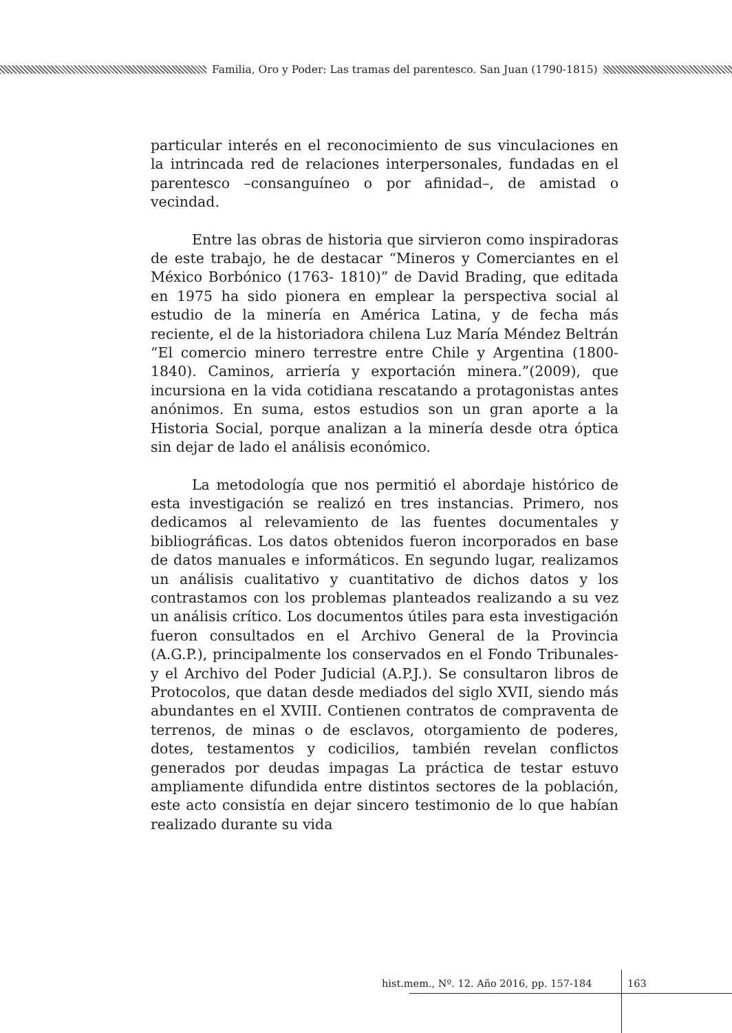Familia, Oro y Poder: Las tramas del parentesco. San Juan (1790-1815)
particular interés en el reconocimiento de sus vinculaciones en la intrincada red de relaciones interpersonales, fundadas en el parentesco –consanguíneo o por afinidad–, de amistad o vecindad.
Entre las obras de historia que sirvieron como inspiradoras de este trabajo, he de destacar “Mineros y Comerciantes en el México Borbónico (1763- 1810)” de David Brading, que editada en 1975 ha sido pionera en emplear la perspectiva social al estudio de la minería en América Latina, y de fecha más reciente, el de la historiadora chilena Luz María Méndez Beltrán “El comercio minero terrestre entre Chile y Argentina (1800- 1840). Caminos, arriería y exportación minera.”(2009), que incursiona en la vida cotidiana rescatando a protagonistas antes anónimos. En suma, estos estudios son un gran aporte a la Historia Social, porque analizan a la minería desde otra óptica sin dejar de lado el análisis económico.
La metodología que nos permitió el abordaje histórico de esta investigación se realizó en tres instancias. Primero, nos dedicamos al relevamiento de las fuentes documentales y bibliográficas. Los datos obtenidos fueron incorporados en base de datos manuales e informáticos. En segundo lugar, realizamos un análisis cualitativo y cuantitativo de dichos datos y los contrastamos con los problemas planteados realizando a su vez un análisis crítico. Los documentos útiles para esta investigación fueron consultados en el Archivo General de la Provincia (A.G.P.), principalmente los conservados en el Fondo Tribunales- y el Archivo del Poder Judicial (A.P.J.). Se consultaron libros de Protocolos, que datan desde mediados del siglo XVII, siendo más abundantes en el XVIII. Contienen contratos de compraventa de terrenos, de minas o de esclavos, otorgamiento de poderes, dotes, testamentos y codicilios, también revelan conflictos generados por deudas impagas La práctica de testar estuvo ampliamente difundida entre distintos sectores de la población, este acto consistía en dejar sincero testimonio de lo que habían realizado durante su vida
hist.mem., Nº. 12. Año 2016, pp. 157-184
163